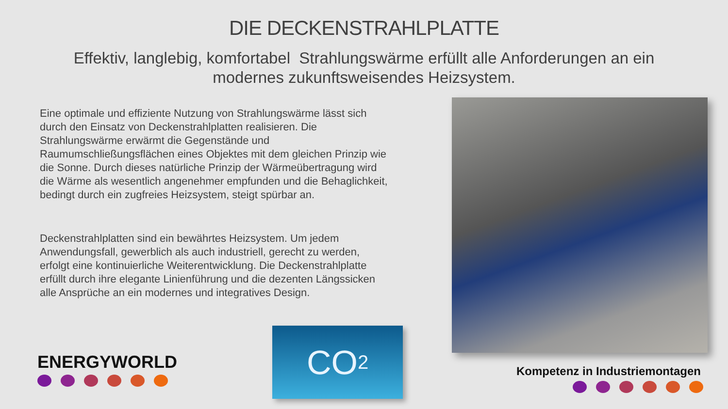DIE DECKENSTRAHLPLATTE
Effektiv, langlebig, komfortabel Strahlungswärme erfüllt alle Anforderungen an ein modernes zukunftsweisendes Heizsystem.
Eine optimale und effiziente Nutzung von Strahlungswärme lässt sich durch den Einsatz von Deckenstrahlplatten realisieren. Die Strahlungswärme erwärmt die Gegenstände und Raumumschließungsflächen eines Objektes mit dem gleichen Prinzip wie die Sonne. Durch dieses natürliche Prinzip der Wärmeübertragung wird die Wärme als wesentlich angenehmer empfunden und die Behaglichkeit, bedingt durch ein zugfreies Heizsystem, steigt spürbar an.
Deckenstrahlplatten sind ein bewährtes Heizsystem. Um jedem Anwendungsfall, gewerblich als auch industriell, gerecht zu werden, erfolgt eine kontinuierliche Weiterentwicklung. Die Deckenstrahlplatte erfüllt durch ihre elegante Linienführung und die dezenten Längssicken alle Ansprüche an ein modernes und integratives Design.
CO<sub>2</sub>
ENERGYWORLD Kompetenz in Industriemontagen